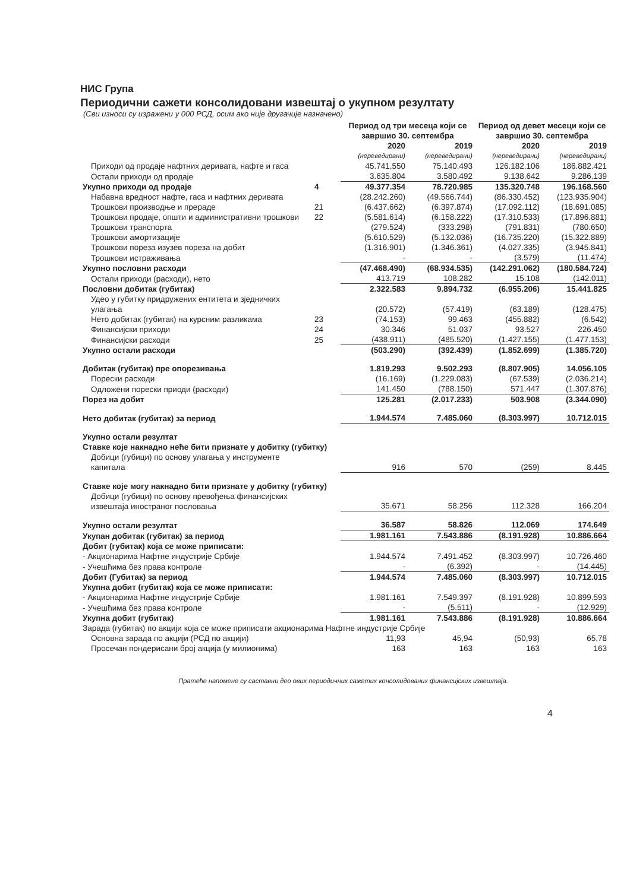НИС Група
Периодични сажети консолидовани извештај о укупном резултату
(Сви износи су изражени у 000 РСД, осим ако није другачије назначено)
| | | Период од три месеца који се завршио 30. септембра | | Период од девет месеци који се завршио 30. септембра | |
| --- | --- | --- | --- | --- | --- |
| | | 2020 | 2019 | 2020 | 2019 |
| | | (нереведирани) | (нереведирани) | (нереведирани) | (нереведирани) |
| Приходи од продаје нафтних деривата, нафте и гаса | | 45.741.550 | 75.140.493 | 126.182.106 | 186.882.421 |
| Остали приходи од продаје | | 3.635.804 | 3.580.492 | 9.138.642 | 9.286.139 |
| Укупно приходи од продаје | 4 | 49.377.354 | 78.720.985 | 135.320.748 | 196.168.560 |
| Набавна вредност нафте, гаса и нафтних деривата | | (28.242.260) | (49.566.744) | (86.330.452) | (123.935.904) |
| Трошкови производње и прераде | 21 | (6.437.662) | (6.397.874) | (17.092.112) | (18.691.085) |
| Трошкови продаје, општи и административни трошкови | 22 | (5.581.614) | (6.158.222) | (17.310.533) | (17.896.881) |
| Трошкови транспорта | | (279.524) | (333.298) | (791.831) | (780.650) |
| Трошкови амортизације | | (5.610.529) | (5.132.036) | (16.735.220) | (15.322.889) |
| Трошкови пореза изузев пореза на добит | | (1.316.901) | (1.346.361) | (4.027.335) | (3.945.841) |
| Трошкови истраживања | | - | - | (3.579) | (11.474) |
| Укупно пословни расходи | | (47.468.490) | (68.934.535) | (142.291.062) | (180.584.724) |
| Остали приходи (расходи), нето | | 413.719 | 108.282 | 15.108 | (142.011) |
| Пословни добитак (губитак) | | 2.322.583 | 9.894.732 | (6.955.206) | 15.441.825 |
| Удео у губитку придружених ентитета и зједничких улагања | | (20.572) | (57.419) | (63.189) | (128.475) |
| Нето добитак (губитак) на курсним разликама | 23 | (74.153) | 99.463 | (455.882) | (6.542) |
| Финансијски приходи | 24 | 30.346 | 51.037 | 93.527 | 226.450 |
| Финансијски расходи | 25 | (438.911) | (485.520) | (1.427.155) | (1.477.153) |
| Укупно остали расходи | | (503.290) | (392.439) | (1.852.699) | (1.385.720) |
| Добитак (губитак) пре опорезивања | | 1.819.293 | 9.502.293 | (8.807.905) | 14.056.105 |
| Порески расходи | | (16.169) | (1.229.083) | (67.539) | (2.036.214) |
| Одложени порески приоди (расходи) | | 141.450 | (788.150) | 571.447 | (1.307.876) |
| Порез на добит | | 125.281 | (2.017.233) | 503.908 | (3.344.090) |
| Нето добитак (губитак) за период | | 1.944.574 | 7.485.060 | (8.303.997) | 10.712.015 |
| Укупно остали резултат | | | | | |
| Ставке које накнадно неће бити признате у добитку (губитку) | | | | | |
| Добици (губици) по основу улагања у инструменте капитала | | 916 | 570 | (259) | 8.445 |
| Ставке које могу накнадно бити признате у добитку (губитку) | | | | | |
| Добици (губици) по основу превођења финансијских извештаја иностраног пословања | | 35.671 | 58.256 | 112.328 | 166.204 |
| Укупно остали резултат | | 36.587 | 58.826 | 112.069 | 174.649 |
| Укупан добитак (губитак) за период | | 1.981.161 | 7.543.886 | (8.191.928) | 10.886.664 |
| Добит (губитак) која се може приписати: | | | | | |
| - Акционарима Нафтне индустрије Србије | | 1.944.574 | 7.491.452 | (8.303.997) | 10.726.460 |
| - Учешћима без права контроле | | - | (6.392) | - | (14.445) |
| Добит (Губитак) за период | | 1.944.574 | 7.485.060 | (8.303.997) | 10.712.015 |
| Укупна добит (губитак) која се може приписати: | | | | | |
| - Акционарима Нафтне индустрије Србије | | 1.981.161 | 7.549.397 | (8.191.928) | 10.899.593 |
| - Учешћима без права контроле | | - | (5.511) | - | (12.929) |
| Укупна добит (губитак) | | 1.981.161 | 7.543.886 | (8.191.928) | 10.886.664 |
| Зарада (губитак) по акцији која се може приписати акционарима Нафтне индустрије Србије | | | | | |
| Основна зарада по акцији (РСД по акцији) | | 11,93 | 45,94 | (50,93) | 65,78 |
| Просечан пондерисани број акција (у милионима) | | 163 | 163 | 163 | 163 |
Пратеће напомене су саставни део ових периодичних сажетих консолидованих финансијских извештаја.
4